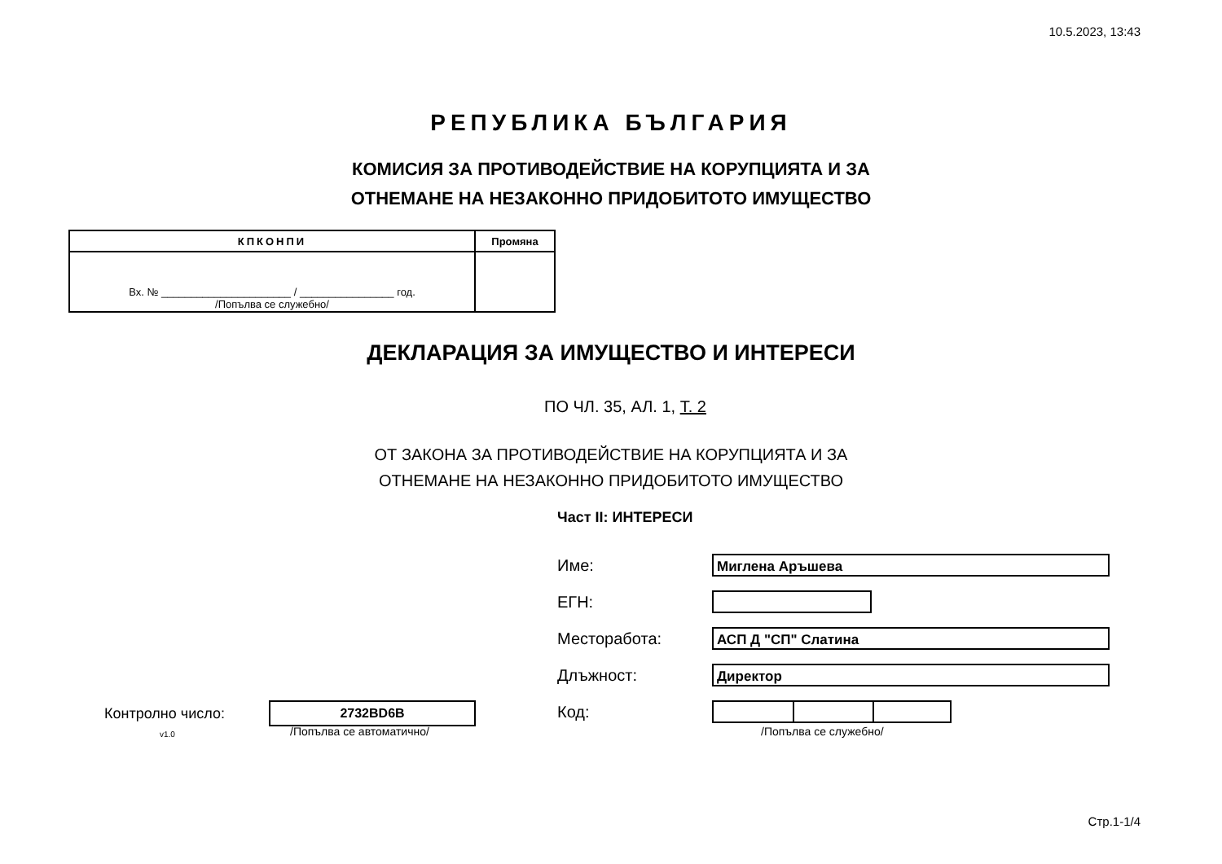10.5.2023, 13:43
РЕПУБЛИКА БЪЛГАРИЯ
КОМИСИЯ ЗА ПРОТИВОДЕЙСТВИЕ НА КОРУПЦИЯТА И ЗА
ОТНЕМАНЕ НА НЕЗАКОННО ПРИДОБИТОТО ИМУЩЕСТВО
| КПКОНПИ | Промяна |
| Вх. № ______________________ / ________________ год. /Попълва се служебно/ | |
ДЕКЛАРАЦИЯ ЗА ИМУЩЕСТВО И ИНТЕРЕСИ
ПО ЧЛ. 35, АЛ. 1, Т. 2
ОТ ЗАКОНА ЗА ПРОТИВОДЕЙСТВИЕ НА КОРУПЦИЯТА И ЗА
ОТНЕМАНЕ НА НЕЗАКОННО ПРИДОБИТОТО ИМУЩЕСТВО
Част II: ИНТЕРЕСИ
Име: Миглена Аръшева
ЕГН:
Месторабота: АСП Д "СП" Слатина
Длъжност: Директор
Код:
/Попълва се служебно/
Контролно число: 2732BD6B
v1.0 /Попълва се автоматично/
Стр.1-1/4